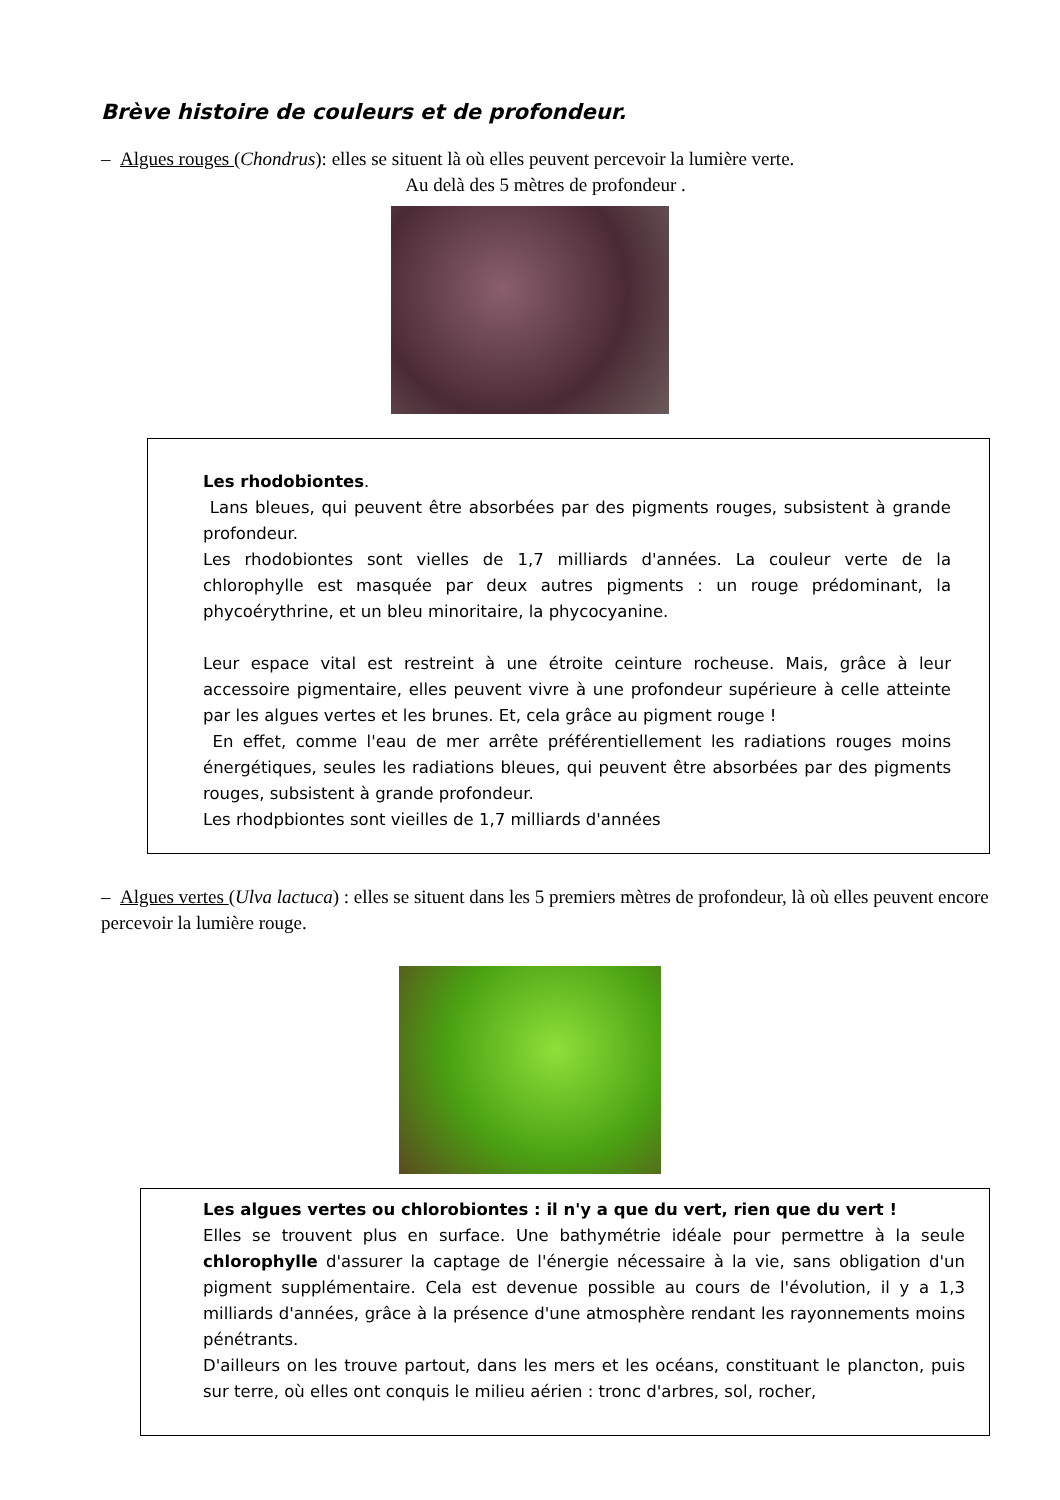Brève histoire de couleurs et de profondeur.
– Algues rouges (Chondrus): elles se situent là où elles peuvent percevoir la lumière verte.
Au delà des 5 mètres de profondeur .
Les rhodobiontes.
Lans bleues, qui peuvent être absorbées par des pigments rouges, subsistent à grande profondeur.
Les rhodobiontes sont vielles de 1,7 milliards d'années. La couleur verte de la chlorophylle est masquée par deux autres pigments : un rouge prédominant, la phycoérythrine, et un bleu minoritaire, la phycocyanine.
Leur espace vital est restreint à une étroite ceinture rocheuse. Mais, grâce à leur accessoire pigmentaire, elles peuvent vivre à une profondeur supérieure à celle atteinte par les algues vertes et les brunes. Et, cela grâce au pigment rouge !
En effet, comme l'eau de mer arrête préférentiellement les radiations rouges moins énergétiques, seules les radiations bleues, qui peuvent être absorbées par des pigments rouges, subsistent à grande profondeur.
Les rhodpbiontes sont vieilles de 1,7 milliards d'années
– Algues vertes (Ulva lactuca) : elles se situent dans les 5 premiers mètres de profondeur, là où elles peuvent encore percevoir la lumière rouge.
Les algues vertes ou chlorobiontes : il n'y a que du vert, rien que du vert !
Elles se trouvent plus en surface. Une bathymétrie idéale pour permettre à la seule chlorophylle d'assurer la captage de l'énergie nécessaire à la vie, sans obligation d'un pigment supplémentaire. Cela est devenue possible au cours de l'évolution, il y a 1,3 milliards d'années, grâce à la présence d'une atmosphère rendant les rayonnements moins pénétrants.
D'ailleurs on les trouve partout, dans les mers et les océans, constituant le plancton, puis sur terre, où elles ont conquis le milieu aérien : tronc d'arbres, sol, rocher,